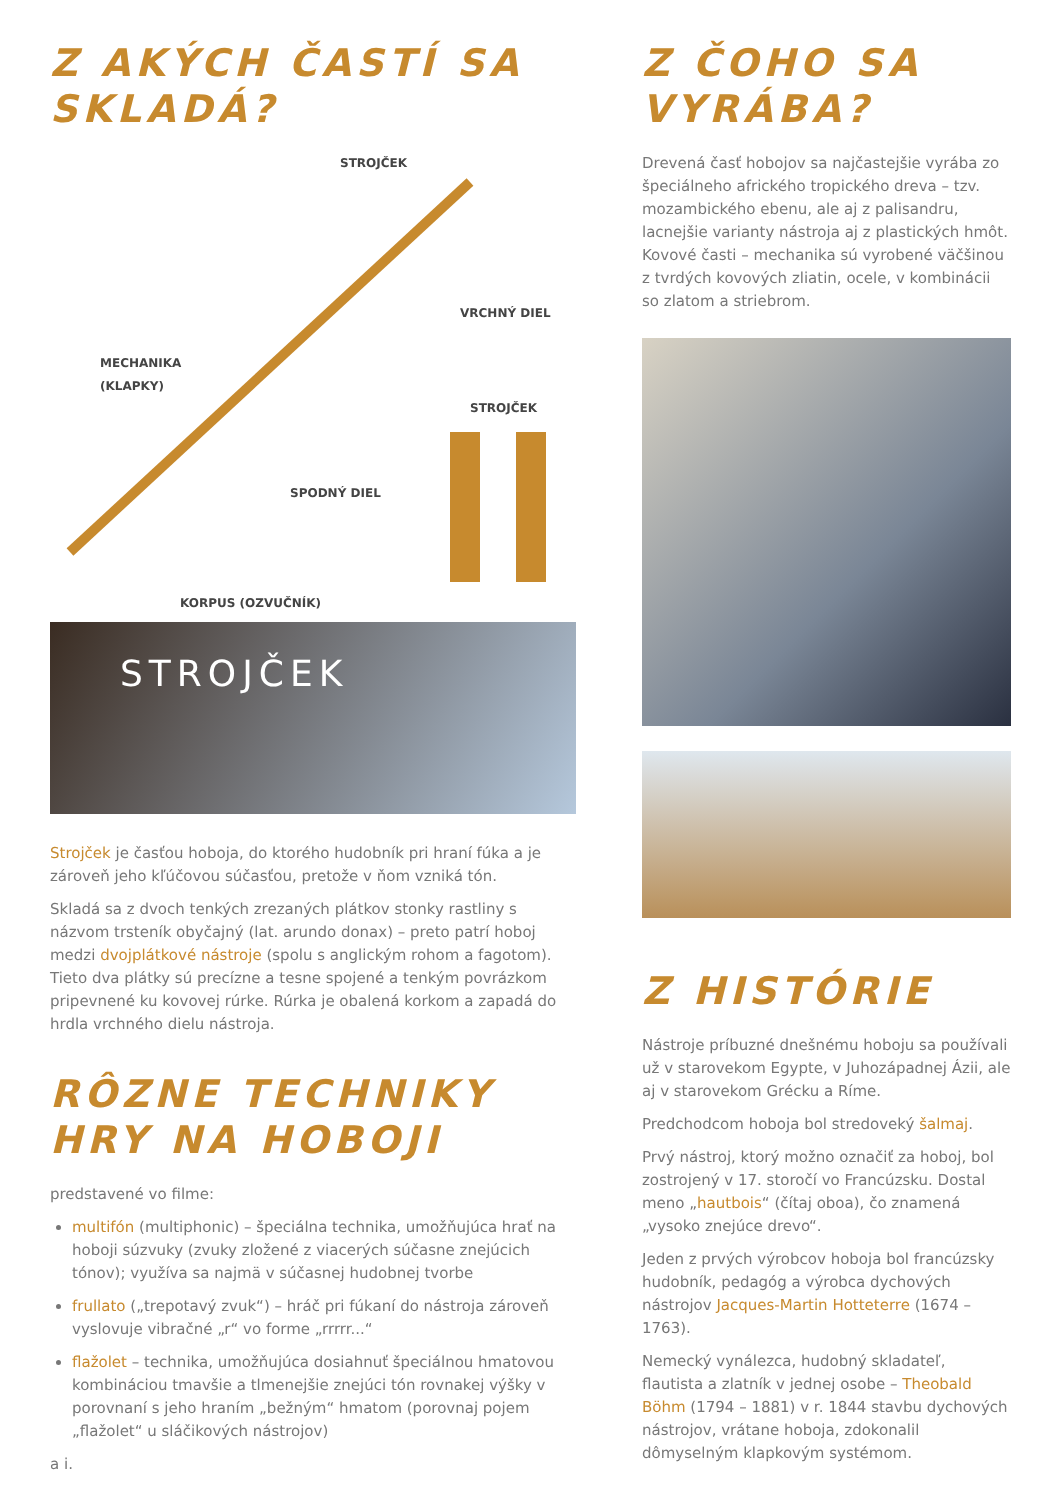Z AKÝCH ČASTÍ SA SKLADÁ?
STROJČEK
VRCHNÝ DIEL
MECHANIKA
(KLAPKY)
STROJČEK
SPODNÝ DIEL
KORPUS (OZVUČNÍK)
STROJČEK
Strojček je časťou hoboja, do ktorého hudobník pri hraní fúka a je zároveň jeho kľúčovou súčasťou, pretože v ňom vzniká tón.
Skladá sa z dvoch tenkých zrezaných plátkov stonky rastliny s názvom trsteník obyčajný (lat. arundo donax) – preto patrí hoboj medzi dvojplátkové nástroje (spolu s anglickým rohom a fagotom). Tieto dva plátky sú precízne a tesne spojené a tenkým povrázkom pripevnené ku kovovej rúrke. Rúrka je obalená korkom a zapadá do hrdla vrchného dielu nástroja.
RÔZNE TECHNIKY HRY NA HOBOJI
predstavené vo filme:
multifón (multiphonic) – špeciálna technika, umožňujúca hrať na hoboji súzvuky (zvuky zložené z viacerých súčasne znejúcich tónov); využíva sa najmä v súčasnej hudobnej tvorbe
frullato („trepotavý zvuk“) – hráč pri fúkaní do nástroja zároveň vyslovuje vibračné „r“ vo forme „rrrrr...“
flažolet – technika, umožňujúca dosiahnuť špeciálnou hmatovou kombináciou tmavšie a tlmenejšie znejúci tón rovnakej výšky v porovnaní s jeho hraním „bežným“ hmatom (porovnaj pojem „flažolet“ u sláčikových nástrojov)
a i.
Z ČOHO SA VYRÁBA?
Drevená časť hobojov sa najčastejšie vyrába zo špeciálneho afrického tropického dreva – tzv. mozambického ebenu, ale aj z palisandru, lacnejšie varianty nástroja aj z plastických hmôt. Kovové časti – mechanika sú vyrobené väčšinou z tvrdých kovových zliatin, ocele, v kombinácii so zlatom a striebrom.
Z HISTÓRIE
Nástroje príbuzné dnešnému hoboju sa používali už v starovekom Egypte, v Juhozápadnej Ázii, ale aj v starovekom Grécku a Ríme.
Predchodcom hoboja bol stredoveký šalmaj.
Prvý nástroj, ktorý možno označiť za hoboj, bol zostrojený v 17. storočí vo Francúzsku. Dostal meno „hautbois“ (čítaj oboa), čo znamená „vysoko znejúce drevo“.
Jeden z prvých výrobcov hoboja bol francúzsky hudobník, pedagóg a výrobca dychových nástrojov Jacques-Martin Hotteterre (1674 – 1763).
Nemecký vynálezca, hudobný skladateľ, flautista a zlatník v jednej osobe – Theobald Böhm (1794 – 1881) v r. 1844 stavbu dychových nástrojov, vrátane hoboja, zdokonalil dômyselným klapkovým systémom.